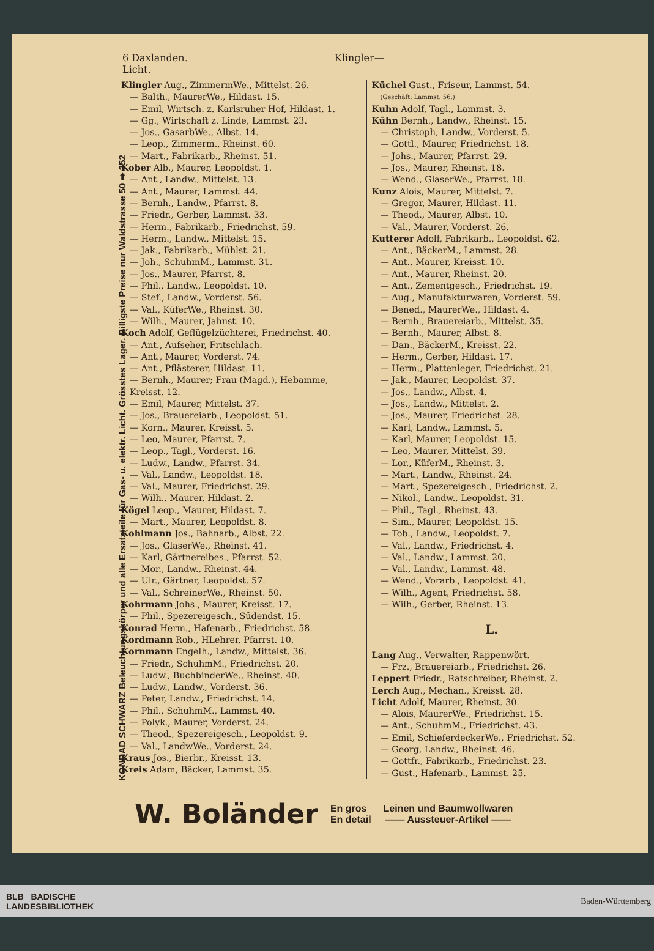6 Daxlanden. Klingler—Licht.
KONRAD SCHWARZ Beleuchtungskörper und alle Ersatzteile für Gas- u. elektr. Licht. Grösstes Lager. Billigste Preise nur Waldstrasse 50 ➡ 352
Klingler Aug., ZimmermWe., Mittelst. 26.
— Balth., MaurerWe., Hildast. 15.
— Emil, Wirtsch. z. Karlsruher Hof, Hildast. 1.
— Gg., Wirtschaft z. Linde, Lammst. 23.
— Jos., GasarbWe., Albst. 14.
— Leop., Zimmerm., Rheinst. 60.
— Mart., Fabrikarb., Rheinst. 51.
Kober Alb., Maurer, Leopoldst. 1.
— Ant., Landw., Mittelst. 13.
— Ant., Maurer, Lammst. 44.
— Bernh., Landw., Pfarrst. 8.
— Friedr., Gerber, Lammst. 33.
— Herm., Fabrikarb., Friedrichst. 59.
— Herm., Landw., Mittelst. 15.
— Jak., Fabrikarb., Mühlst. 21.
— Joh., SchuhmM., Lammst. 31.
— Jos., Maurer, Pfarrst. 8.
— Phil., Landw., Leopoldst. 10.
— Stef., Landw., Vorderst. 56.
— Val., KüferWe., Rheinst. 30.
— Wilh., Maurer, Jahnst. 10.
Koch Adolf, Geflügelzüchterei, Friedrichst. 40.
— Ant., Aufseher, Fritschlach.
— Ant., Maurer, Vorderst. 74.
— Ant., Pflästerer, Hildast. 11.
— Bernh., Maurer; Frau (Magd.), Hebamme, Kreisst. 12.
— Emil, Maurer, Mittelst. 37.
— Jos., Brauereiarb., Leopoldst. 51.
— Korn., Maurer, Kreisst. 5.
— Leo, Maurer, Pfarrst. 7.
— Leop., Tagl., Vorderst. 16.
— Ludw., Landw., Pfarrst. 34.
— Val., Landw., Leopoldst. 18.
— Val., Maurer, Friedrichst. 29.
— Wilh., Maurer, Hildast. 2.
Kögel Leop., Maurer, Hildast. 7.
— Mart., Maurer, Leopoldst. 8.
Kohlmann Jos., Bahnarb., Albst. 22.
— Jos., GlaserWe., Rheinst. 41.
— Karl, Gärtnereibes., Pfarrst. 52.
— Mor., Landw., Rheinst. 44.
— Ulr., Gärtner, Leopoldst. 57.
— Val., SchreinerWe., Rheinst. 50.
Kohrmann Johs., Maurer, Kreisst. 17.
— Phil., Spezereigesch., Südendst. 15.
Konrad Herm., Hafenarb., Friedrichst. 58.
Kordmann Rob., HLehrer, Pfarrst. 10.
Kornmann Engelh., Landw., Mittelst. 36.
— Friedr., SchuhmM., Friedrichst. 20.
— Ludw., BuchbinderWe., Rheinst. 40.
— Ludw., Landw., Vorderst. 36.
— Peter, Landw., Friedrichst. 14.
— Phil., SchuhmM., Lammst. 40.
— Polyk., Maurer, Vorderst. 24.
— Theod., Spezereigesch., Leopoldst. 9.
— Val., LandwWe., Vorderst. 24.
Kraus Jos., Bierbr., Kreisst. 13.
Kreis Adam, Bäcker, Lammst. 35.
Küchel Gust., Friseur, Lammst. 54.
(Geschäft: Lammst. 56.)
Kuhn Adolf, Tagl., Lammst. 3.
Kühn Bernh., Landw., Rheinst. 15.
— Christoph, Landw., Vorderst. 5.
— Gottl., Maurer, Friedrichst. 18.
— Johs., Maurer, Pfarrst. 29.
— Jos., Maurer, Rheinst. 18.
— Wend., GlaserWe., Pfarrst. 18.
Kunz Alois, Maurer, Mittelst. 7.
— Gregor, Maurer, Hildast. 11.
— Theod., Maurer, Albst. 10.
— Val., Maurer, Vorderst. 26.
Kutterer Adolf, Fabrikarb., Leopoldst. 62.
— Ant., BäckerM., Lammst. 28.
— Ant., Maurer, Kreisst. 10.
— Ant., Maurer, Rheinst. 20.
— Ant., Zementgesch., Friedrichst. 19.
— Aug., Manufakturwaren, Vorderst. 59.
— Bened., MaurerWe., Hildast. 4.
— Bernh., Brauereiarb., Mittelst. 35.
— Bernh., Maurer, Albst. 8.
— Dan., BäckerM., Kreisst. 22.
— Herm., Gerber, Hildast. 17.
— Herm., Plattenleger, Friedrichst. 21.
— Jak., Maurer, Leopoldst. 37.
— Jos., Landw., Albst. 4.
— Jos., Landw., Mittelst. 2.
— Jos., Maurer, Friedrichst. 28.
— Karl, Landw., Lammst. 5.
— Karl, Maurer, Leopoldst. 15.
— Leo, Maurer, Mittelst. 39.
— Lor., KüferM., Rheinst. 3.
— Mart., Landw., Rheinst. 24.
— Mart., Spezereigesch., Friedrichst. 2.
— Nikol., Landw., Leopoldst. 31.
— Phil., Tagl., Rheinst. 43.
— Sim., Maurer, Leopoldst. 15.
— Tob., Landw., Leopoldst. 7.
— Val., Landw., Friedrichst. 4.
— Val., Landw., Lammst. 20.
— Val., Landw., Lammst. 48.
— Wend., Vorarb., Leopoldst. 41.
— Wilh., Agent, Friedrichst. 58.
— Wilh., Gerber, Rheinst. 13.
L.
Lang Aug., Verwalter, Rappenwört.
— Frz., Brauereiarb., Friedrichst. 26.
Leppert Friedr., Ratschreiber, Rheinst. 2.
Lerch Aug., Mechan., Kreisst. 28.
Licht Adolf, Maurer, Rheinst. 30.
— Alois, MaurerWe., Friedrichst. 15.
— Ant., SchuhmM., Friedrichst. 43.
— Emil, SchieferdeckerWe., Friedrichst. 52.
— Georg, Landw., Rheinst. 46.
— Gottfr., Fabrikarb., Friedrichst. 23.
— Gust., Hafenarb., Lammst. 25.
W. Boländer
En gros
En detail
Leinen und Baumwollwaren
—— Aussteuer-Artikel ——
BLB BADISCHE
LANDESBIBLIOTHEK
Baden-Württemberg